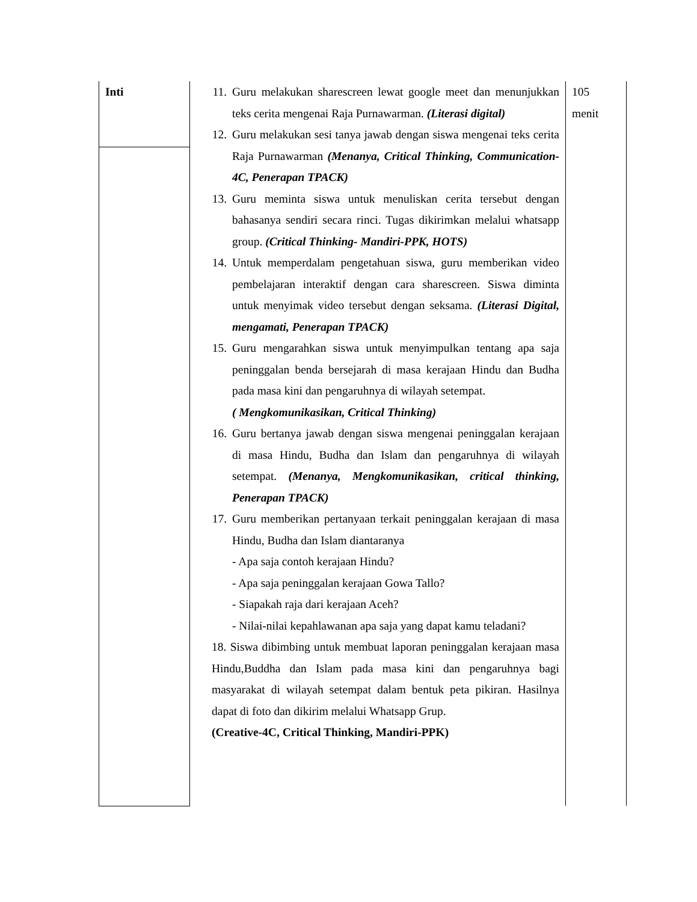| Inti | 11. Guru melakukan sharescreen lewat google meet dan menunjukkan teks cerita mengenai Raja Purnawarman. (Literasi digital) 12. Guru melakukan sesi tanya jawab dengan siswa mengenai teks cerita Raja Purnawarman (Menanya, Critical Thinking, Communication-4C, Penerapan TPACK) 13. Guru meminta siswa untuk menuliskan cerita tersebut dengan bahasanya sendiri secara rinci. Tugas dikirimkan melalui whatsapp group. (Critical Thinking- Mandiri-PPK, HOTS) 14. Untuk memperdalam pengetahuan siswa, guru memberikan video pembelajaran interaktif dengan cara sharescreen. Siswa diminta untuk menyimak video tersebut dengan seksama. (Literasi Digital, mengamati, Penerapan TPACK) 15. Guru mengarahkan siswa untuk menyimpulkan tentang apa saja peninggalan benda bersejarah di masa kerajaan Hindu dan Budha pada masa kini dan pengaruhnya di wilayah setempat. ( Mengkomunikasikan, Critical Thinking) 16. Guru bertanya jawab dengan siswa mengenai peninggalan kerajaan di masa Hindu, Budha dan Islam dan pengaruhnya di wilayah setempat. (Menanya, Mengkomunikasikan, critical thinking, Penerapan TPACK) 17. Guru memberikan pertanyaan terkait peninggalan kerajaan di masa Hindu, Budha dan Islam diantaranya - Apa saja contoh kerajaan Hindu? - Apa saja peninggalan kerajaan Gowa Tallo? - Siapakah raja dari kerajaan Aceh? - Nilai-nilai kepahlawanan apa saja yang dapat kamu teladani? 18. Siswa dibimbing untuk membuat laporan peninggalan kerajaan masa Hindu,Buddha dan Islam pada masa kini dan pengaruhnya bagi masyarakat di wilayah setempat dalam bentuk peta pikiran. Hasilnya dapat di foto dan dikirim melalui Whatsapp Grup. (Creative-4C, Critical Thinking, Mandiri-PPK) | 105 menit |